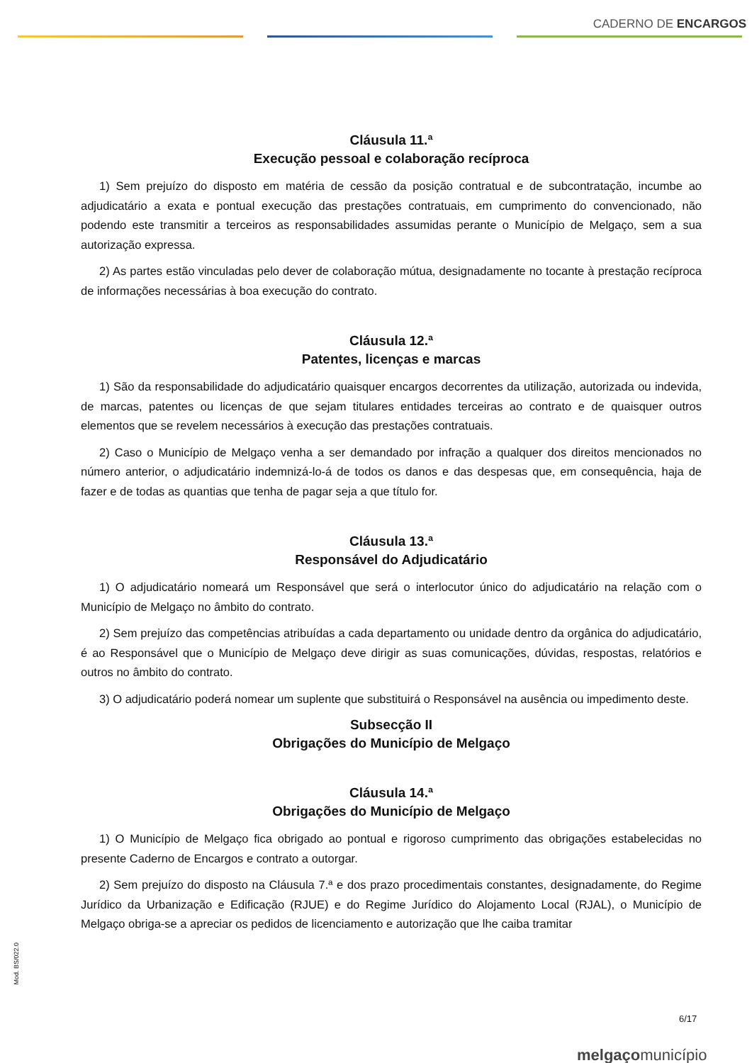CADERNO DE ENCARGOS
Cláusula 11.ª
Execução pessoal e colaboração recíproca
1) Sem prejuízo do disposto em matéria de cessão da posição contratual e de subcontratação, incumbe ao adjudicatário a exata e pontual execução das prestações contratuais, em cumprimento do convencionado, não podendo este transmitir a terceiros as responsabilidades assumidas perante o Município de Melgaço, sem a sua autorização expressa.
2) As partes estão vinculadas pelo dever de colaboração mútua, designadamente no tocante à prestação recíproca de informações necessárias à boa execução do contrato.
Cláusula 12.ª
Patentes, licenças e marcas
1) São da responsabilidade do adjudicatário quaisquer encargos decorrentes da utilização, autorizada ou indevida, de marcas, patentes ou licenças de que sejam titulares entidades terceiras ao contrato e de quaisquer outros elementos que se revelem necessários à execução das prestações contratuais.
2) Caso o Município de Melgaço venha a ser demandado por infração a qualquer dos direitos mencionados no número anterior, o adjudicatário indemnizá-lo-á de todos os danos e das despesas que, em consequência, haja de fazer e de todas as quantias que tenha de pagar seja a que título for.
Cláusula 13.ª
Responsável do Adjudicatário
1) O adjudicatário nomeará um Responsável que será o interlocutor único do adjudicatário na relação com o Município de Melgaço no âmbito do contrato.
2) Sem prejuízo das competências atribuídas a cada departamento ou unidade dentro da orgânica do adjudicatário, é ao Responsável que o Município de Melgaço deve dirigir as suas comunicações, dúvidas, respostas, relatórios e outros no âmbito do contrato.
3) O adjudicatário poderá nomear um suplente que substituirá o Responsável na ausência ou impedimento deste.
Subsecção II
Obrigações do Município de Melgaço
Cláusula 14.ª
Obrigações do Município de Melgaço
1) O Município de Melgaço fica obrigado ao pontual e rigoroso cumprimento das obrigações estabelecidas no presente Caderno de Encargos e contrato a outorgar.
2) Sem prejuízo do disposto na Cláusula 7.ª e dos prazo procedimentais constantes, designadamente, do Regime Jurídico da Urbanização e Edificação (RJUE) e do Regime Jurídico do Alojamento Local (RJAL), o Município de Melgaço obriga-se a apreciar os pedidos de licenciamento e autorização que lhe caiba tramitar
Mod. BS/022.0
6/17
melgaçomunicípio